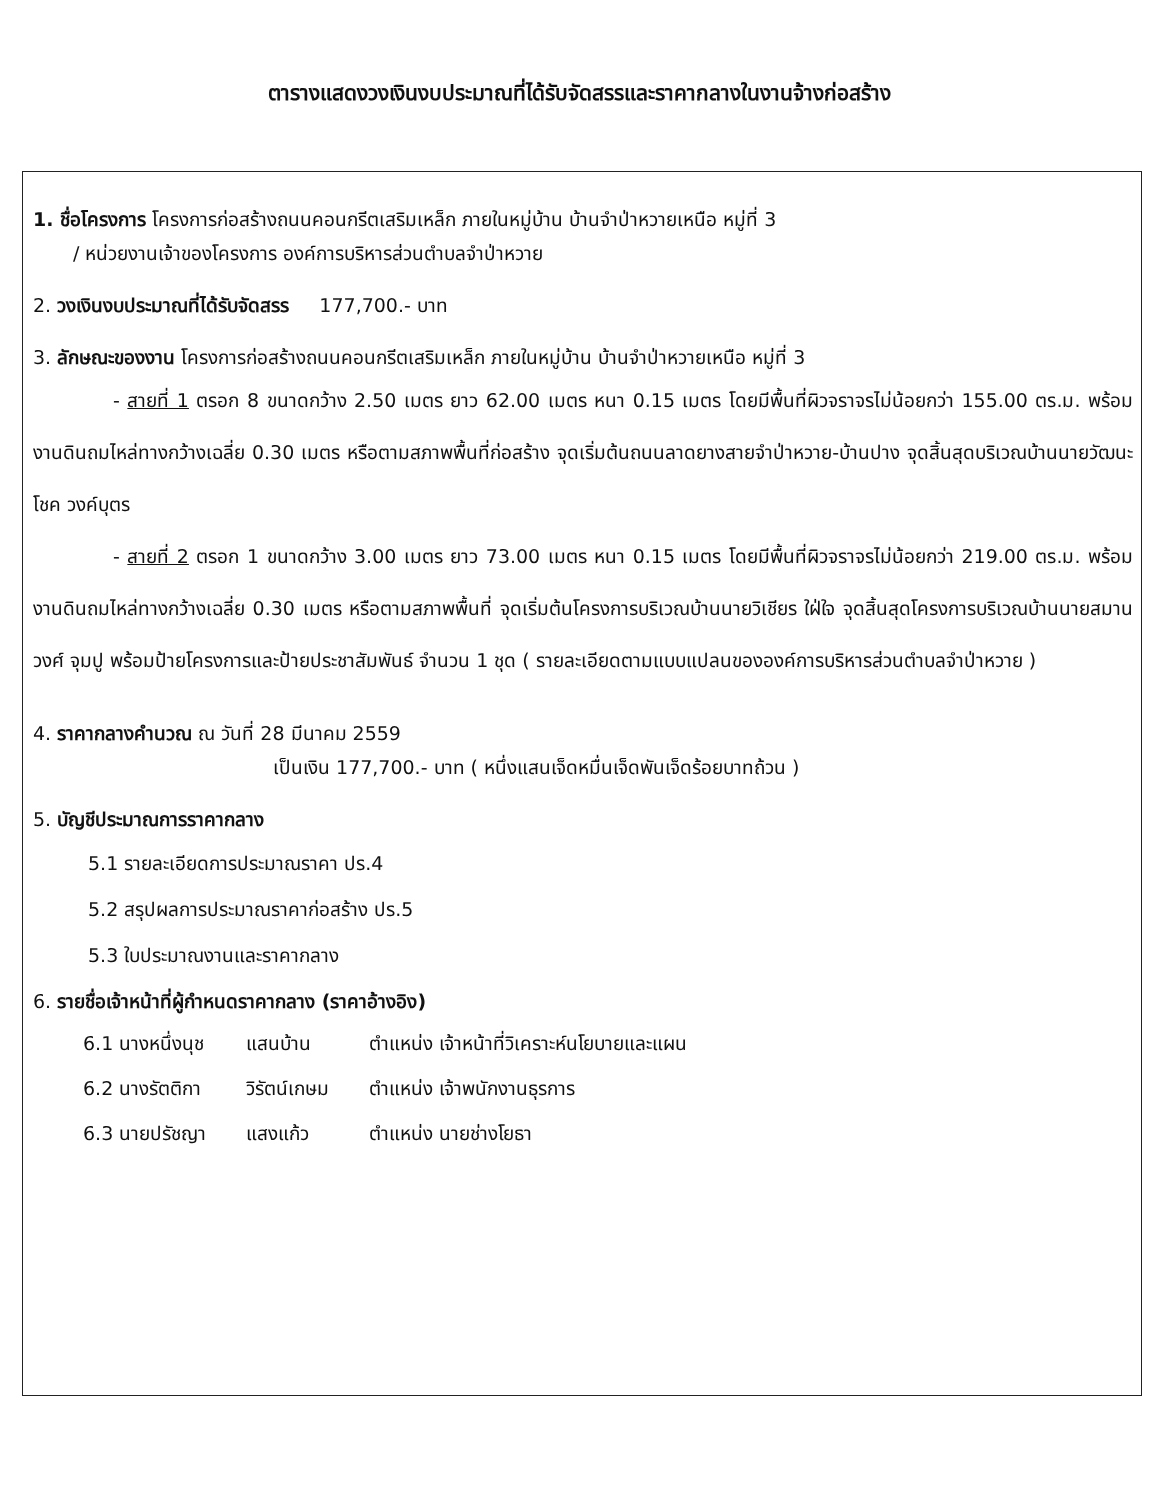ตารางแสดงวงเงินงบประมาณที่ได้รับจัดสรรและราคากลางในงานจ้างก่อสร้าง
1. ชื่อโครงการ โครงการก่อสร้างถนนคอนกรีตเสริมเหล็ก ภายในหมู่บ้าน บ้านจำป่าหวายเหนือ หมู่ที่ 3
/ หน่วยงานเจ้าของโครงการ องค์การบริหารส่วนตำบลจำป่าหวาย
2. วงเงินงบประมาณที่ได้รับจัดสรร 177,700.- บาท
3. ลักษณะของงาน โครงการก่อสร้างถนนคอนกรีตเสริมเหล็ก ภายในหมู่บ้าน บ้านจำป่าหวายเหนือ หมู่ที่ 3
- สายที่ 1 ตรอก 8 ขนาดกว้าง 2.50 เมตร ยาว 62.00 เมตร หนา 0.15 เมตร โดยมีพื้นที่ผิวจราจรไม่น้อยกว่า 155.00 ตร.ม. พร้อมงานดินถมไหล่ทางกว้างเฉลี่ย 0.30 เมตร หรือตามสภาพพื้นที่ก่อสร้าง จุดเริ่มต้นถนนลาดยางสายจำป่าหวาย-บ้านปาง จุดสิ้นสุดบริเวณบ้านนายวัฒนะโชค วงค์บุตร
- สายที่ 2 ตรอก 1 ขนาดกว้าง 3.00 เมตร ยาว 73.00 เมตร หนา 0.15 เมตร โดยมีพื้นที่ผิวจราจรไม่น้อยกว่า 219.00 ตร.ม. พร้อมงานดินถมไหล่ทางกว้างเฉลี่ย 0.30 เมตร หรือตามสภาพพื้นที่ จุดเริ่มต้นโครงการบริเวณบ้านนายวิเชียร ใฝ่ใจ จุดสิ้นสุดโครงการบริเวณบ้านนายสมาน วงศ์ จุมปู พร้อมป้ายโครงการและป้ายประชาสัมพันธ์ จำนวน 1 ชุด ( รายละเอียดตามแบบแปลนขององค์การบริหารส่วนตำบลจำป่าหวาย )
4. ราคากลางคำนวณ ณ วันที่ 28 มีนาคม 2559
เป็นเงิน 177,700.- บาท ( หนึ่งแสนเจ็ดหมื่นเจ็ดพันเจ็ดร้อยบาทถ้วน )
5. บัญชีประมาณการราคากลาง
5.1 รายละเอียดการประมาณราคา ปร.4
5.2 สรุปผลการประมาณราคาก่อสร้าง ปร.5
5.3 ใบประมาณงานและราคากลาง
6. รายชื่อเจ้าหน้าที่ผู้กำหนดราคากลาง (ราคาอ้างอิง)
| 6.1 นางหนึ่งนุช | แสนบ้าน | ตำแหน่ง เจ้าหน้าที่วิเคราะห์นโยบายและแผน |
| 6.2 นางรัตติกา | วิรัตน์เกษม | ตำแหน่ง เจ้าพนักงานธุรการ |
| 6.3 นายปรัชญา | แสงแก้ว | ตำแหน่ง นายช่างโยธา |